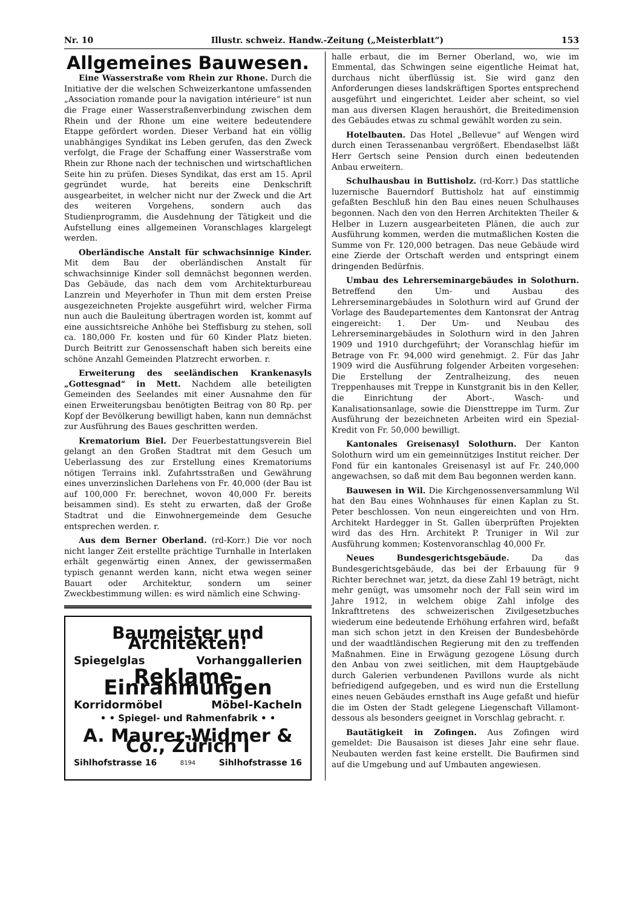Nr. 10 Illustr. schweiz. Handw.-Zeitung („Meisterblatt“) 153
Allgemeines Bauwesen.
Eine Wasserstraße vom Rhein zur Rhone. Durch die Initiative der die welschen Schweizerkantone umfassenden „Association romande pour la navigation intérieure“ ist nun die Frage einer Wasserstraßenverbindung zwischen dem Rhein und der Rhone um eine weitere bedeutendere Etappe gefördert worden. Dieser Verband hat ein völlig unabhängiges Syndikat ins Leben gerufen, das den Zweck verfolgt, die Frage der Schaffung einer Wasserstraße vom Rhein zur Rhone nach der technischen und wirtschaftlichen Seite hin zu prüfen. Dieses Syndikat, das erst am 15. April gegründet wurde, hat bereits eine Denkschrift ausgearbeitet, in welcher nicht nur der Zweck und die Art des weiteren Vorgehens, sondern auch das Studienprogramm, die Ausdehnung der Tätigkeit und die Aufstellung eines allgemeinen Voranschlages klargelegt werden.
Oberländische Anstalt für schwachsinnige Kinder. Mit dem Bau der oberländischen Anstalt für schwachsinnige Kinder soll demnächst begonnen werden. Das Gebäude, das nach dem vom Architekturbureau Lanzrein und Meyerhofer in Thun mit dem ersten Preise ausgezeichneten Projekte ausgeführt wird, welcher Firma nun auch die Bauleitung übertragen worden ist, kommt auf eine aussichtsreiche Anhöhe bei Steffisburg zu stehen, soll ca. 180,000 Fr. kosten und für 60 Kinder Platz bieten. Durch Beitritt zur Genossenschaft haben sich bereits eine schöne Anzahl Gemeinden Platzrecht erworben. r.
Erweiterung des seeländischen Krankenasyls „Gottesgnad“ in Mett. Nachdem alle beteiligten Gemeinden des Seelandes mit einer Ausnahme den für einen Erweiterungsbau benötigten Beitrag von 80 Rp. per Kopf der Bevölkerung bewilligt haben, kann nun demnächst zur Ausführung des Baues geschritten werden.
Krematorium Biel. Der Feuerbestattungsverein Biel gelangt an den Großen Stadtrat mit dem Gesuch um Ueberlassung des zur Erstellung eines Krematoriums nötigen Terrains inkl. Zufahrtsstraßen und Gewährung eines unverzinslichen Darlehens von Fr. 40,000 (der Bau ist auf 100,000 Fr. berechnet, wovon 40,000 Fr. bereits beisammen sind). Es steht zu erwarten, daß der Große Stadtrat und die Einwohnergemeinde dem Gesuche entsprechen werden. r.
Aus dem Berner Oberland. (rd-Korr.) Die vor noch nicht langer Zeit erstellte prächtige Turnhalle in Interlaken erhält gegenwärtig einen Annex, der gewissermaßen typisch genannt werden kann, nicht etwa wegen seiner Bauart oder Architektur, sondern um seiner Zweckbestimmung willen: es wird nämlich eine Schwing-
Baumeister und Architekten!
Spiegelglas Vorhanggallerien
Reklame-Einrahmungen
Korridormöbel Möbel-Kacheln
• • Spiegel- und Rahmenfabrik • •
A. Maurer-Widmer & Co., Zürich I
Sihlhofstrasse 16 8194 Sihlhofstrasse 16
halle erbaut, die im Berner Oberland, wo, wie im Emmental, das Schwingen seine eigentliche Heimat hat, durchaus nicht überflüssig ist. Sie wird ganz den Anforderungen dieses landskräftigen Sportes entsprechend ausgeführt und eingerichtet. Leider aber scheint, so viel man aus diversen Klagen heraushört, die Breitedimension des Gebäudes etwas zu schmal gewählt worden zu sein.
Hotelbauten. Das Hotel „Bellevue“ auf Wengen wird durch einen Terassenanbau vergrößert. Ebendaselbst läßt Herr Gertsch seine Pension durch einen bedeutenden Anbau erweitern.
Schulhausbau in Buttisholz. (rd-Korr.) Das stattliche luzernische Bauerndorf Buttisholz hat auf einstimmig gefaßten Beschluß hin den Bau eines neuen Schulhauses begonnen. Nach den von den Herren Architekten Theiler & Helber in Luzern ausgearbeiteten Plänen, die auch zur Ausführung kommen, werden die mutmaßlichen Kosten die Summe von Fr. 120,000 betragen. Das neue Gebäude wird eine Zierde der Ortschaft werden und entspringt einem dringenden Bedürfnis.
Umbau des Lehrerseminargebäudes in Solothurn. Betreffend den Um- und Ausbau des Lehrerseminargebäudes in Solothurn wird auf Grund der Vorlage des Baudepartementes dem Kantonsrat der Antrag eingereicht: 1. Der Um- und Neubau des Lehrerseminargebäudes in Solothurn wird in den Jahren 1909 und 1910 durchgeführt; der Voranschlag hiefür im Betrage von Fr. 94,000 wird genehmigt. 2. Für das Jahr 1909 wird die Ausführung folgender Arbeiten vorgesehen: Die Erstellung der Zentralheizung, des neuen Treppenhauses mit Treppe in Kunstgranit bis in den Keller, die Einrichtung der Abort-, Wasch- und Kanalisationsanlage, sowie die Diensttreppe im Turm. Zur Ausführung der bezeichneten Arbeiten wird ein Spezial-Kredit von Fr. 50,000 bewilligt.
Kantonales Greisenasyl Solothurn. Der Kanton Solothurn wird um ein gemeinnütziges Institut reicher. Der Fond für ein kantonales Greisenasyl ist auf Fr. 240,000 angewachsen, so daß mit dem Bau begonnen werden kann.
Bauwesen in Wil. Die Kirchgenossenversammlung Wil hat den Bau eines Wohnhauses für einen Kaplan zu St. Peter beschlossen. Von neun eingereichten und von Hrn. Architekt Hardegger in St. Gallen überprüften Projekten wird das des Hrn. Architekt P. Truniger in Wil zur Ausführung kommen; Kostenvoranschlag 40,000 Fr.
Neues Bundesgerichtsgebäude. Da das Bundesgerichtsgebäude, das bei der Erbauung für 9 Richter berechnet war, jetzt, da diese Zahl 19 beträgt, nicht mehr genügt, was umsomehr noch der Fall sein wird im Jahre 1912, in welchem obige Zahl infolge des Inkrafttretens des schweizerischen Zivilgesetzbuches wiederum eine bedeutende Erhöhung erfahren wird, befaßt man sich schon jetzt in den Kreisen der Bundesbehörde und der waadtländischen Regierung mit den zu treffenden Maßnahmen. Eine in Erwägung gezogene Lösung durch den Anbau von zwei seitlichen, mit dem Hauptgebäude durch Galerien verbundenen Pavillons wurde als nicht befriedigend aufgegeben, und es wird nun die Erstellung eines neuen Gebäudes ernsthaft ins Auge gefaßt und hiefür die im Osten der Stadt gelegene Liegenschaft Villamont-dessous als besonders geeignet in Vorschlag gebracht. r.
Bautätigkeit in Zofingen. Aus Zofingen wird gemeldet: Die Bausaison ist dieses Jahr eine sehr flaue. Neubauten werden fast keine erstellt. Die Baufirmen sind auf die Umgebung und auf Umbauten angewiesen.